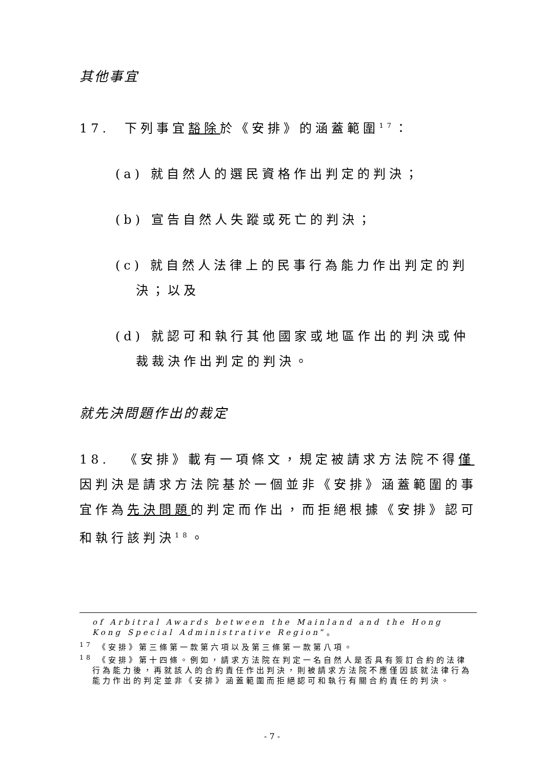其他事宜
17. 下列事宜豁除於《安排》的涵蓋範圍<sup>17</sup>：
(a) 就自然人的選民資格作出判定的判決；
(b) 宣告自然人失蹤或死亡的判決；
(c) 就自然人法律上的民事行為能力作出判定的判決；以及
(d) 就認可和執行其他國家或地區作出的判決或仲裁裁決作出判定的判決。
就先決問題作出的裁定
18. 《安排》載有一項條文，規定被請求方法院不得僅因判決是請求方法院基於一個並非《安排》涵蓋範圍的事宜作為先決問題的判定而作出，而拒絕根據《安排》認可和執行該判決<sup>18</sup>。
of Arbitral Awards between the Mainland and the Hong Kong Special Administrative Region”。
<sup>17</sup> 《安排》第三條第一款第六項以及第三條第一款第八項。
<sup>18</sup> 《安排》第十四條。例如，請求方法院在判定一名自然人是否具有簽訂合約的法律行為能力後，再就該人的合約責任作出判決，則被請求方法院不應僅因該就法律行為能力作出的判定並非《安排》涵蓋範圍而拒絕認可和執行有關合約責任的判決。
- 7 -